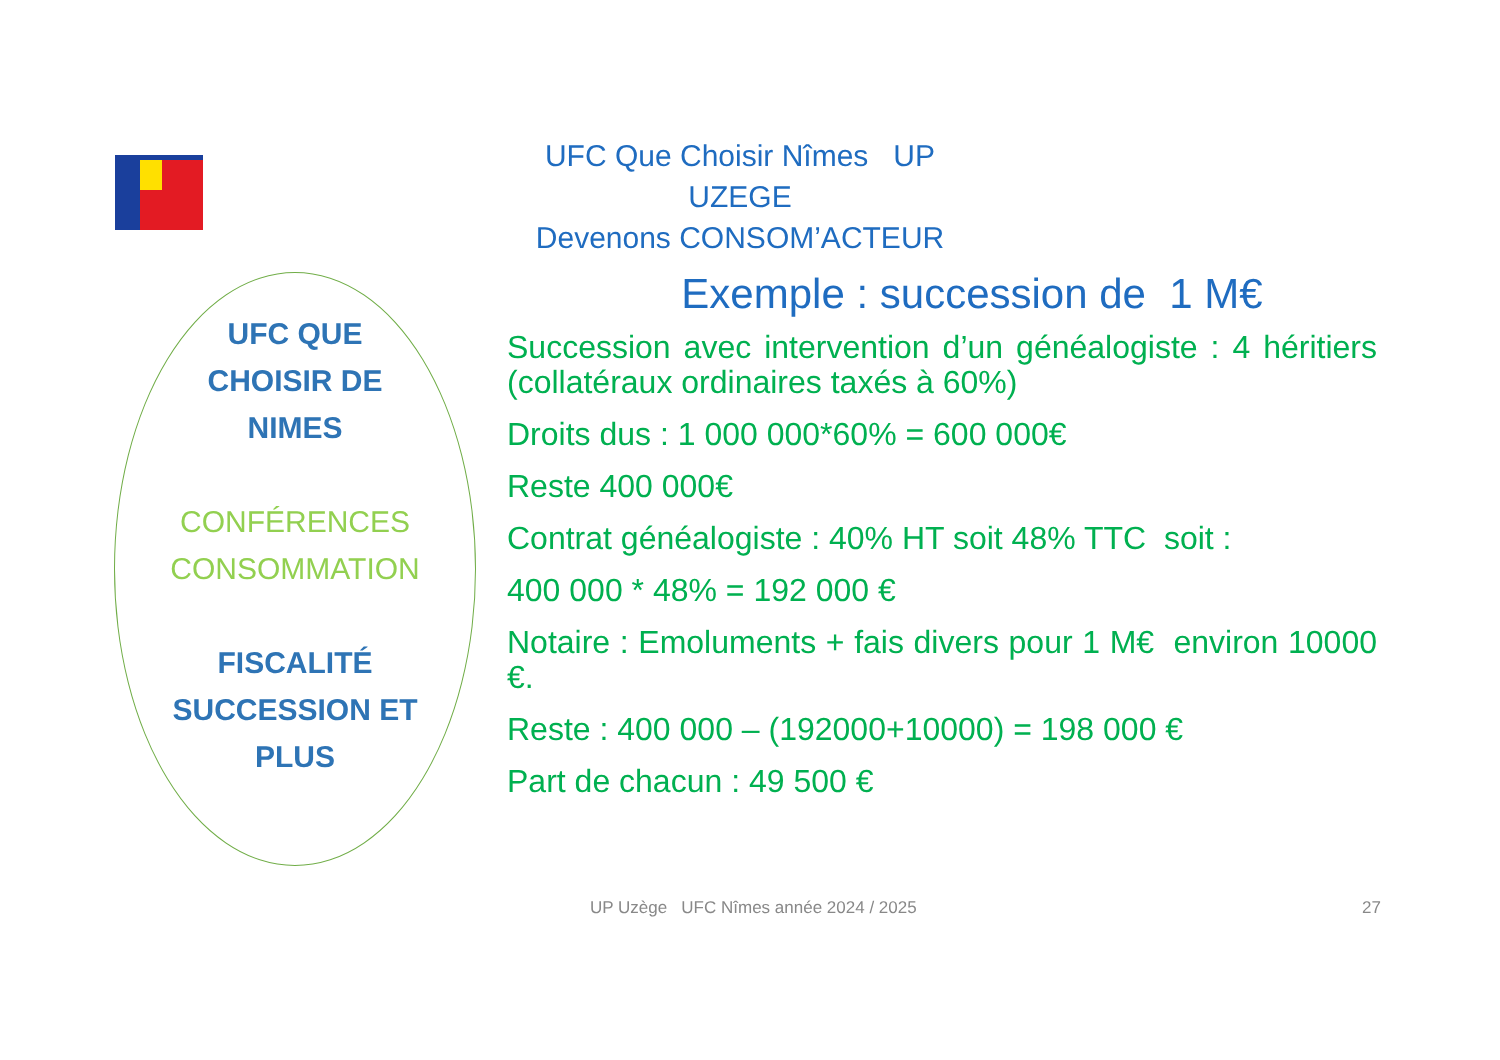UFC Que Choisir Nîmes UP UZEGE
Devenons CONSOM’ACTEUR
UFC QUE
CHOISIR DE
NIMES
CONFÉRENCES
CONSOMMATION
FISCALITÉ
SUCCESSION ET
PLUS
Exemple : succession de 1 M€
Succession avec intervention d’un généalogiste : 4 héritiers (collatéraux ordinaires taxés à 60%)
Droits dus : 1 000 000*60% = 600 000€
Reste 400 000€
Contrat généalogiste : 40% HT soit 48% TTC soit :
400 000 * 48% = 192 000 €
Notaire : Emoluments + fais divers pour 1 M€ environ 10000 €.
Reste : 400 000 – (192000+10000) = 198 000 €
Part de chacun : 49 500 €
UP Uzège UFC Nîmes année 2024 / 2025
27